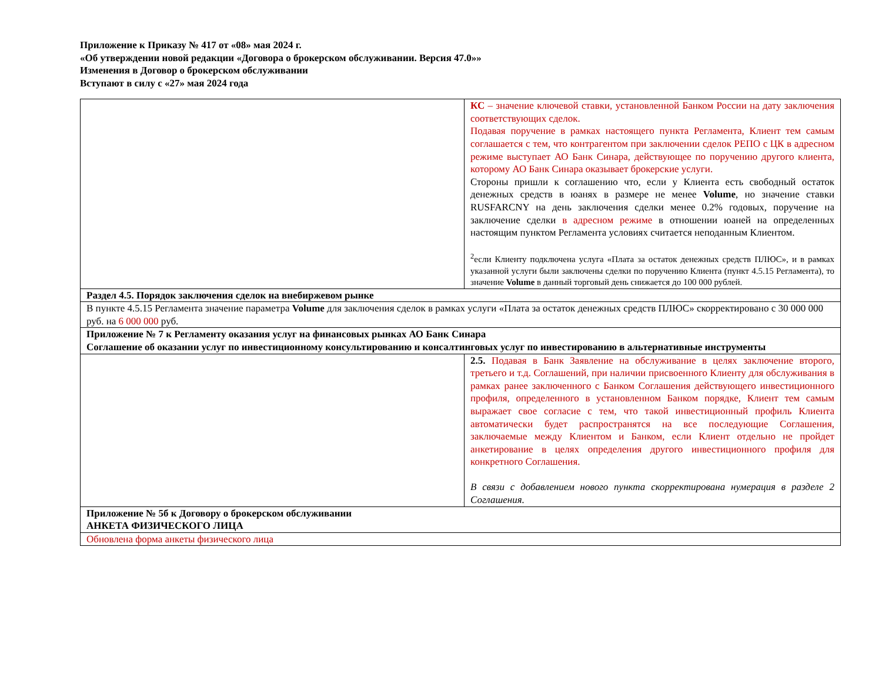Приложение к Приказу № 417 от «08» мая 2024 г.
«Об утверждении новой редакции «Договора о брокерском обслуживании. Версия 47.0»»
Изменения в Договор о брокерском обслуживании
Вступают в силу с «27» мая 2024 года
| | КС – значение ключевой ставки, установленной Банком России на дату заключения соответствующих сделок. Подавая поручение в рамках настоящего пункта Регламента, Клиент тем самым соглашается с тем, что контрагентом при заключении сделок РЕПО с ЦК в адресном режиме выступает АО Банк Синара, действующее по поручению другого клиента, которому АО Банк Синара оказывает брокерские услуги. Стороны пришли к соглашению что, если у Клиента есть свободный остаток денежных средств в юанях в размере не менее Volume , но значение ставки RUSFARCNY на день заключения сделки менее 0.2% годовых, поручение на заключение сделки в адресном режиме в отношении юаней на определенных настоящим пунктом Регламента условиях считается неподанным Клиентом. <sup>2</sup> если Клиенту подключена услуга «Плата за остаток денежных средств ПЛЮС», и в рамках указанной услуги были заключены сделки по поручению Клиента (пункт 4.5.15 Регламента), то значение Volume в данный торговый день снижается до 100 000 рублей. |
| Раздел 4.5. Порядок заключения сделок на внебиржевом рынке | |
| В пункте 4.5.15 Регламента значение параметра Volume для заключения сделок в рамках услуги «Плата за остаток денежных средств ПЛЮС» скорректировано с 30 000 000 руб. на 6 000 000 руб. | |
| Приложение № 7 к Регламенту оказания услуг на финансовых рынках АО Банк Синара Соглашение об оказании услуг по инвестиционному консультированию и консалтинговых услуг по инвестированию в альтернативные инструменты | |
| | 2.5. Подавая в Банк Заявление на обслуживание в целях заключение второго, третьего и т.д. Соглашений, при наличии присвоенного Клиенту для обслуживания в рамках ранее заключенного с Банком Соглашения действующего инвестиционного профиля, определенного в установленном Банком порядке, Клиент тем самым выражает свое согласие с тем, что такой инвестиционный профиль Клиента автоматически будет распространятся на все последующие Соглашения, заключаемые между Клиентом и Банком, если Клиент отдельно не пройдет анкетирование в целях определения другого инвестиционного профиля для конкретного Соглашения. В связи с добавлением нового пункта скорректирована нумерация в разделе 2 Соглашения. |
| Приложение № 5б к Договору о брокерском обслуживании АНКЕТА ФИЗИЧЕСКОГО ЛИЦА | |
| Обновлена форма анкеты физического лица | |